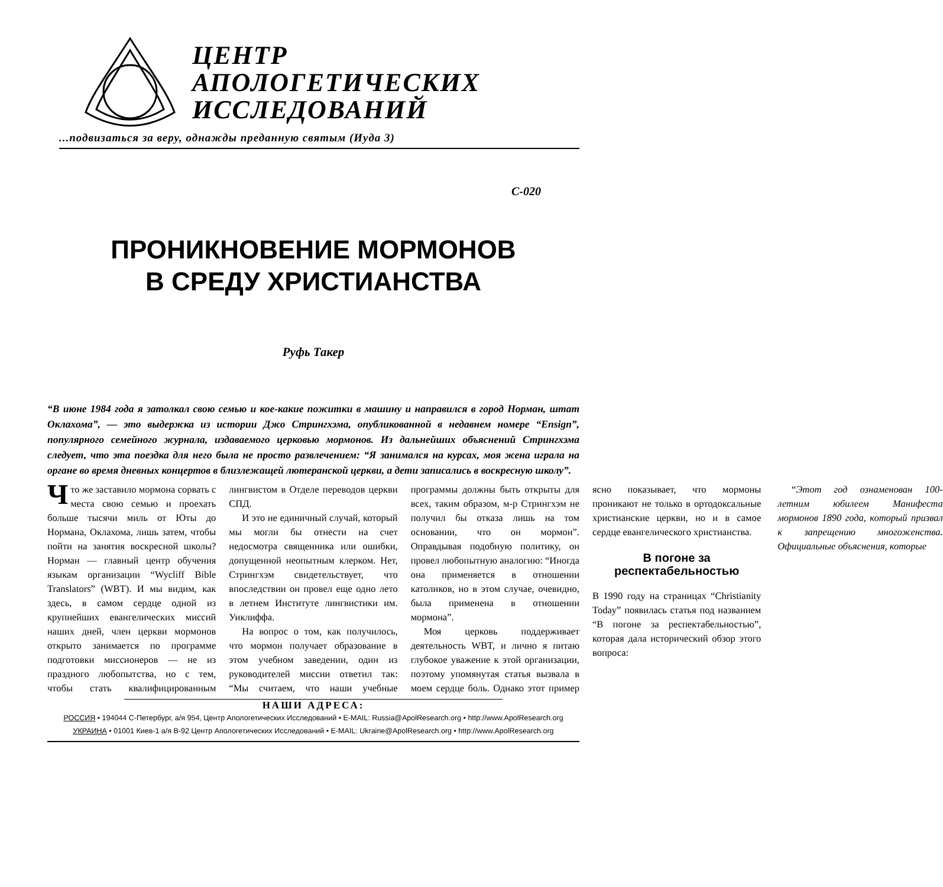ЦЕНТР
АПОЛОГЕТИЧЕСКИХ
ИССЛЕДОВАНИЙ
...подвизаться за веру, однажды преданную святым (Иуда 3)
C-020
ПРОНИКНОВЕНИЕ МОРМОНОВ
В СРЕДУ ХРИСТИАНСТВА
Руфь Такер
“В июне 1984 года я затолкал свою семью и кое-какие пожитки в машину и направился в город Норман, штат Оклахома”, — это выдержка из истории Джо Стрингхэма, опубликованной в недавнем номере “Ensign”, популярного семейного журнала, издаваемого церковью мормонов. Из дальнейших объяснений Стрингхэма следует, что эта поездка для него была не просто развлечением: “Я занимался на курсах, моя жена играла на органе во время дневных концертов в близлежащей лютеранской церкви, а дети записались в воскресную школу”.
Что же заставило мормона сорвать с места свою семью и проехать больше тысячи миль от Юты до Нормана, Оклахома, лишь затем, чтобы пойти на занятия воскресной школы? Норман — главный центр обучения языкам организации “Wycliff Bible Translators” (WBT). И мы видим, как здесь, в самом сердце одной из крупнейших евангелических миссий наших дней, член церкви мормонов открыто занимается по программе подготовки миссионеров — не из праздного любопытства, но с тем, чтобы стать квалифицированным лингвистом в Отделе переводов церкви СПД.
И это не единичный случай, который мы могли бы отнести на счет недосмотра священника или ошибки, допущенной неопытным клерком. Нет, Стрингхэм свидетельствует, что впоследствии он провел еще одно лето в летнем Институте лингвистики им. Уиклиффа.
На вопрос о том, как получилось, что мормон получает образование в этом учебном заведении, один из руководителей миссии ответил так: “Мы считаем, что наши учебные программы должны быть открыты для всех, таким образом, м-р Стрингхэм не получил бы отказа лишь на том основании, что он мормон”. Оправдывая подобную политику, он провел любопытную аналогию: “Иногда она применяется в отношении католиков, но в этом случае, очевидно, была применена в отношении мормона”.
Моя церковь поддерживает деятельность WBT, и лично я питаю глубокое уважение к этой организации, поэтому упомянутая статья вызвала в моем сердце боль. Однако этот пример ясно показывает, что мормоны проникают не только в ортодоксальные христианские церкви, но и в самое сердце евангелического христианства.
В погоне за респектабельностью
В 1990 году на страницах “Christianity Today” появилась статья под названием “В погоне за респектабельностью”, которая дала исторический обзор этого вопроса:
“Этот год ознаменован 100-летним юбилеем Манифеста мормонов 1890 года, который призвал к запрещению многоженства. Официальные объяснения, которые
НАШИ АДРЕСА:
РОССИЯ • 194044 С-Петербург, а/я 954, Центр Апологетических Исследований • E-MAIL: Russia@ApolResearch.org • http://www.ApolResearch.org
УКРАИНА • 01001 Киев-1 а/я В-92 Центр Апологетических Исследований • E-MAIL: Ukraine@ApolResearch.org • http://www.ApolResearch.org